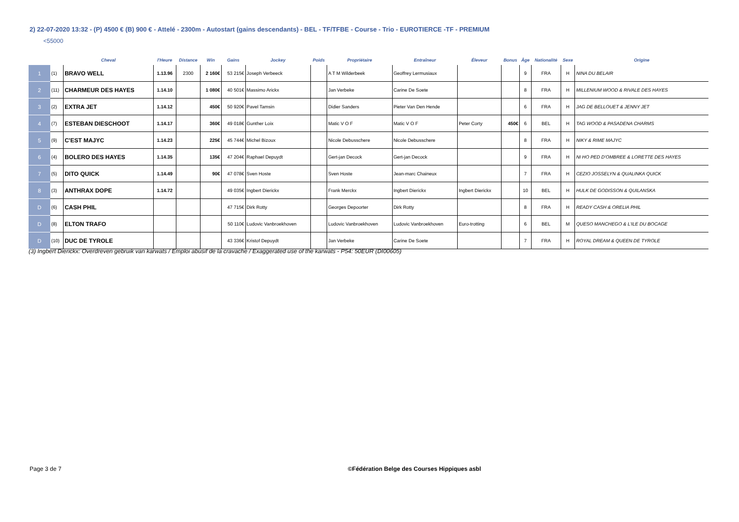2) 22-07-2020 13:32 - (P) 4500 € (B) 900 € - Attelé - 2300m - Autostart (gains descendants) - BEL - TF/TFBE - Course - Trio - EUROTIERCE -TF - PREMIUM
<55000
| | | Cheval | l'Heure | Distance | Win | Gains | Jockey | Poids | Propriétaire | Entraîneur | Éleveur | Bonus | Âge | Nationalité | Sexe | Origine |
| --- | --- | --- | --- | --- | --- | --- | --- | --- | --- | --- | --- | --- | --- | --- | --- | --- |
| 1 | (1) | BRAVO WELL | 1.13.96 | 2300 | 2 160€ | 53 215€ | Joseph Verbeeck | | A T M Wilderbeek | Geoffrey Lermusiaux | | | 9 | FRA | H | NINA DU BELAIR |
| 2 | (11) | CHARMEUR DES HAYES | 1.14.10 | | 1 080€ | 40 501€ | Massimo Arickx | | Jan Verbeke | Carine De Soete | | | 8 | FRA | H | MILLENIUM WOOD & RIVALE DES HAYES |
| 3 | (2) | EXTRA JET | 1.14.12 | | 450€ | 50 920€ | Pavel Tamsin | | Didier Sanders | Pieter Van Den Hende | | | 6 | FRA | H | JAG DE BELLOUET & JENNY JET |
| 4 | (7) | ESTEBAN DIESCHOOT | 1.14.17 | | 360€ | 49 018€ | Gunther Loix | | Matic V O F | Matic V O F | Peter Corty | 450€ | 6 | BEL | H | TAG WOOD & PASADENA CHARMS |
| 5 | (9) | C'EST MAJYC | 1.14.23 | | 225€ | 45 744€ | Michel Bizoux | | Nicole Debusschere | Nicole Debusschere | | | 8 | FRA | H | NIKY & RIME MAJYC |
| 6 | (4) | BOLERO DES HAYES | 1.14.35 | | 135€ | 47 204€ | Raphael Depuydt | | Gert-jan Decock | Gert-jan Decock | | | 9 | FRA | H | NI HO PED D'OMBREE & LORETTE DES HAYES |
| 7 | (5) | DITO QUICK | 1.14.49 | | 90€ | 47 078€ | Sven Hoste | | Sven Hoste | Jean-marc Chaineux | | | 7 | FRA | H | CEZIO JOSSELYN & QUALINKA QUICK |
| 8 | (3) | ANTHRAX DOPE | 1.14.72 | | | 49 035€ | Ingbert Dierickx | | Frank Merckx | Ingbert Dierickx | Ingbert Dierickx | | 10 | BEL | H | HULK DE GODISSON & QUILANSKA |
| D | (6) | CASH PHIL | | | | 47 715€ | Dirk Rotty | | Georges Depoorter | Dirk Rotty | | | 8 | FRA | H | READY CASH & ORELIA PHIL |
| D | (8) | ELTON TRAFO | | | | 50 110€ | Ludovic Vanbroekhoven | | Ludovic Vanbroekhoven | Ludovic Vanbroekhoven | Euro-trotting | | 6 | BEL | M | QUESO MANCHEGO & L'ILE DU BOCAGE |
| D | (10) | DUC DE TYROLE | | | | 43 336€ | Kristof Depuydt | | Jan Verbeke | Carine De Soete | | | 7 | FRA | H | ROYAL DREAM & QUEEN DE TYROLE |
(3) Ingbert Dierickx: Overdreven gebruik van karwats / Emploi abusif de la cravache / Exaggerated use of the karwats - P54: 50EUR (DI00605)
Page 3 de 7
©Fédération Belge des Courses Hippiques asbl